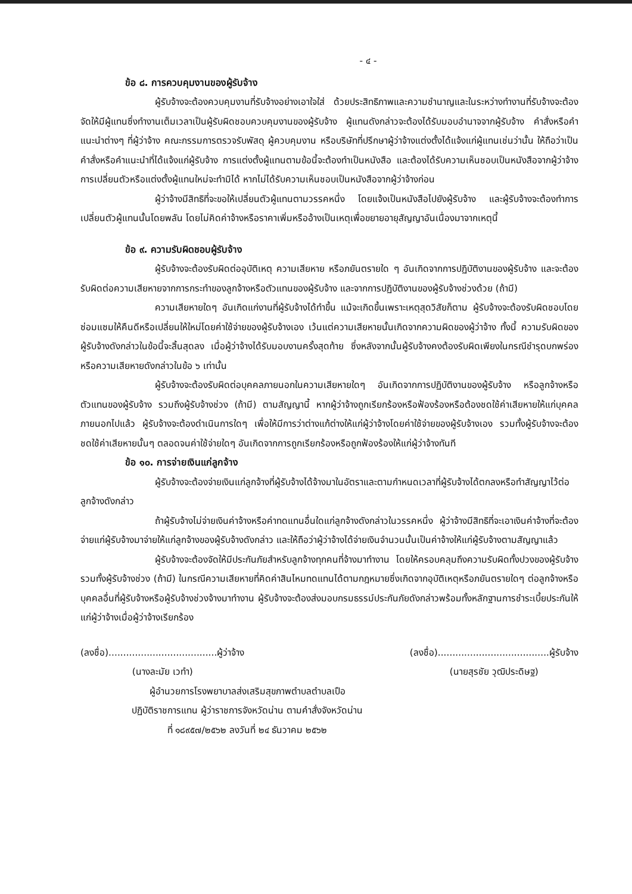- ๔ -
ข้อ ๘. การควบคุมงานของผู้รับจ้าง
ผู้รับจ้างจะต้องควบคุมงานที่รับจ้างอย่างเอาใจใส่ ด้วยประสิทธิภาพและความชำนาญและในระหว่างทำงานที่รับจ้างจะต้องจัดให้มีผู้แทนซึ่งทำงานเต็มเวลาเป็นผู้รับผิดชอบควบคุมงานของผู้รับจ้าง ผู้แทนดังกล่าวจะต้องได้รับมอบอำนาจจากผู้รับจ้าง คำสั่งหรือคำแนะนำต่างๆ ที่ผู้ว่าจ้าง คณะกรรมการตรวจรับพัสดุ ผู้ควบคุมงาน หรือบริษัทที่ปรึกษาผู้ว่าจ้างแต่งตั้งได้แจ้งแก่ผู้แทนเช่นว่านั้น ให้ถือว่าเป็นคำสั่งหรือคำแนะนำที่ได้แจ้งแก่ผู้รับจ้าง การแต่งตั้งผู้แทนตามข้อนี้จะต้องทำเป็นหนังสือ และต้องได้รับความเห็นชอบเป็นหนังสือจากผู้ว่าจ้าง การเปลี่ยนตัวหรือแต่งตั้งผู้แทนใหม่จะทำมิได้ หากไม่ได้รับความเห็นชอบเป็นหนังสือจากผู้ว่าจ้างก่อน
ผู้ว่าจ้างมีสิทธิที่จะขอให้เปลี่ยนตัวผู้แทนตามวรรคหนึ่ง โดยแจ้งเป็นหนังสือไปยังผู้รับจ้าง และผู้รับจ้างจะต้องทำการเปลี่ยนตัวผู้แทนนั้นโดยพลัน โดยไม่คิดค่าจ้างหรือราคาเพิ่มหรืออ้างเป็นเหตุเพื่อขยายอายุสัญญาอันเนื่องมาจากเหตุนี้
ข้อ ๙. ความรับผิดชอบผู้รับจ้าง
ผู้รับจ้างจะต้องรับผิดต่ออุบัติเหตุ ความเสียหาย หรือภยันตรายใด ๆ อันเกิดจากการปฏิบัติงานของผู้รับจ้าง และจะต้องรับผิดต่อความเสียหายจากการกระทำของลูกจ้างหรือตัวแทนของผู้รับจ้าง และจากการปฏิบัติงานของผู้รับจ้างช่วงด้วย (ถ้ามี)
ความเสียหายใดๆ อันเกิดแก่งานที่ผู้รับจ้างได้ทำขึ้น แม้จะเกิดขึ้นเพราะเหตุสุดวิสัยก็ตาม ผู้รับจ้างจะต้องรับผิดชอบโดยซ่อมแซมให้คืนดีหรือเปลี่ยนให้ใหม่โดยค่าใช้จ่ายของผู้รับจ้างเอง เว้นแต่ความเสียหายนั้นเกิดจากความผิดของผู้ว่าจ้าง ทั้งนี้ ความรับผิดของผู้รับจ้างดังกล่าวในข้อนี้จะสิ้นสุดลง เมื่อผู้ว่าจ้างได้รับมอบงานครั้งสุดท้าย ซึ่งหลังจากนั้นผู้รับจ้างคงต้องรับผิดเพียงในกรณีชำรุดบกพร่อง หรือความเสียหายดังกล่าวในข้อ ๖ เท่านั้น
ผู้รับจ้างจะต้องรับผิดต่อบุคคลภายนอกในความเสียหายใดๆ อันเกิดจากการปฏิบัติงานของผู้รับจ้าง หรือลูกจ้างหรือตัวแทนของผู้รับจ้าง รวมถึงผู้รับจ้างช่วง (ถ้ามี) ตามสัญญานี้ หากผู้ว่าจ้างถูกเรียกร้องหรือฟ้องร้องหรือต้องชดใช้ค่าเสียหายให้แก่บุคคลภายนอกไปแล้ว ผู้รับจ้างจะต้องดำเนินการใดๆ เพื่อให้มีการว่าต่างแก้ต่างให้แก่ผู้ว่าจ้างโดยค่าใช้จ่ายของผู้รับจ้างเอง รวมทั้งผู้รับจ้างจะต้องชดใช้ค่าเสียหายนั้นๆ ตลอดจนค่าใช้จ่ายใดๆ อันเกิดจากการถูกเรียกร้องหรือถูกฟ้องร้องให้แก่ผู้ว่าจ้างทันที
ข้อ ๑๐. การจ่ายเงินแก่ลูกจ้าง
ผู้รับจ้างจะต้องจ่ายเงินแก่ลูกจ้างที่ผู้รับจ้างได้จ้างมาในอัตราและตามกำหนดเวลาที่ผู้รับจ้างได้ตกลงหรือทำสัญญาไว้ต่อลูกจ้างดังกล่าว
ถ้าผู้รับจ้างไม่จ่ายเงินค่าจ้างหรือค่าทดแทนอื่นใดแก่ลูกจ้างดังกล่าวในวรรคหนึ่ง ผู้ว่าจ้างมีสิทธิที่จะเอาเงินค่าจ้างที่จะต้องจ่ายแก่ผู้รับจ้างมาจ่ายให้แก่ลูกจ้างของผู้รับจ้างดังกล่าว และให้ถือว่าผู้ว่าจ้างได้จ่ายเงินจำนวนนั้นเป็นค่าจ้างให้แก่ผู้รับจ้างตามสัญญาแล้ว
ผู้รับจ้างจะต้องจัดให้มีประกันภัยสำหรับลูกจ้างทุกคนที่จ้างมาทำงาน โดยให้ครอบคลุมถึงความรับผิดทั้งปวงของผู้รับจ้าง รวมทั้งผู้รับจ้างช่วง (ถ้ามี) ในกรณีความเสียหายที่คิดค่าสินไหมทดแทนได้ตามกฎหมายซึ่งเกิดจากอุบัติเหตุหรือภยันตรายใดๆ ต่อลูกจ้างหรือบุคคลอื่นที่ผู้รับจ้างหรือผู้รับจ้างช่วงจ้างมาทำงาน ผู้รับจ้างจะต้องส่งมอบกรมธรรม์ประกันภัยดังกล่าวพร้อมทั้งหลักฐานการชำระเบี้ยประกันให้แก่ผู้ว่าจ้างเมื่อผู้ว่าจ้างเรียกร้อง
(ลงชื่อ).....................................ผู้ว่าจ้าง
(นางละมัย เวทำ)
(ลงชื่อ)......................................ผู้รับจ้าง
(นายสุรชัย วุฒิประดิษฐ)
ผู้อำนวยการโรงพยาบาลส่งเสริมสุขภาพตำบลตำบลเปือ
ปฏิบัติราชการแทน ผู้ว่าราชการจังหวัดน่าน ตามคำสั่งจังหวัดน่าน
ที่ ๑๘๙๕๗/๒๕๖๒ ลงวันที่ ๒๔ ธันวาคม ๒๕๖๒